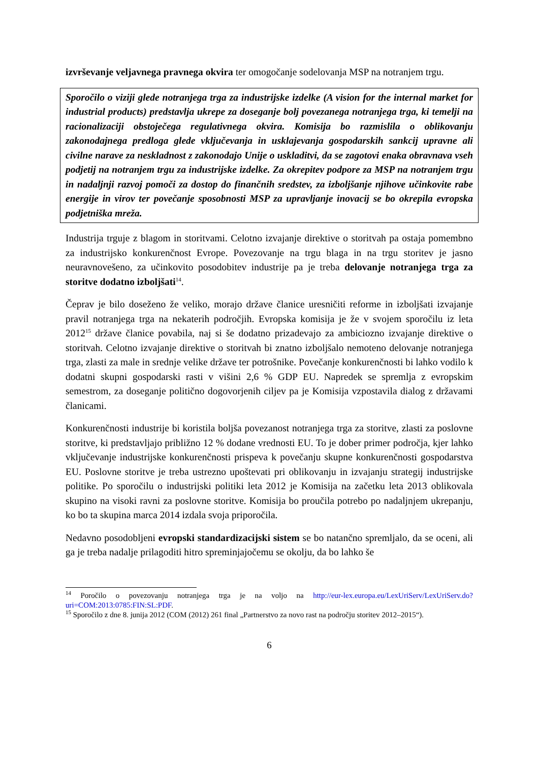izvrševanje veljavnega pravnega okvira ter omogočanje sodelovanja MSP na notranjem trgu.
Sporočilo o viziji glede notranjega trga za industrijske izdelke (A vision for the internal market for industrial products) predstavlja ukrepe za doseganje bolj povezanega notranjega trga, ki temelji na racionalizaciji obstoječega regulativnega okvira. Komisija bo razmislila o oblikovanju zakonodajnega predloga glede vključevanja in usklajevanja gospodarskih sankcij upravne ali civilne narave za neskladnost z zakonodajo Unije o uskladitvi, da se zagotovi enaka obravnava vseh podjetij na notranjem trgu za industrijske izdelke. Za okrepitev podpore za MSP na notranjem trgu in nadaljnji razvoj pomoči za dostop do finančnih sredstev, za izboljšanje njihove učinkovite rabe energije in virov ter povečanje sposobnosti MSP za upravljanje inovacij se bo okrepila evropska podjetniška mreža.
Industrija trguje z blagom in storitvami. Celotno izvajanje direktive o storitvah pa ostaja pomembno za industrijsko konkurenčnost Evrope. Povezovanje na trgu blaga in na trgu storitev je jasno neuravnovešeno, za učinkovito posodobitev industrije pa je treba delovanje notranjega trga za storitve dodatno izboljšati<sup>14</sup>.
Čeprav je bilo doseženo že veliko, morajo države članice uresničiti reforme in izboljšati izvajanje pravil notranjega trga na nekaterih področjih. Evropska komisija je že v svojem sporočilu iz leta 2012<sup>15</sup> države članice povabila, naj si še dodatno prizadevajo za ambiciozno izvajanje direktive o storitvah. Celotno izvajanje direktive o storitvah bi znatno izboljšalo nemoteno delovanje notranjega trga, zlasti za male in srednje velike države ter potrošnike. Povečanje konkurenčnosti bi lahko vodilo k dodatni skupni gospodarski rasti v višini 2,6 % GDP EU. Napredek se spremlja z evropskim semestrom, za doseganje politično dogovorjenih ciljev pa je Komisija vzpostavila dialog z državami članicami.
Konkurenčnosti industrije bi koristila boljša povezanost notranjega trga za storitve, zlasti za poslovne storitve, ki predstavljajo približno 12 % dodane vrednosti EU. To je dober primer področja, kjer lahko vključevanje industrijske konkurenčnosti prispeva k povečanju skupne konkurenčnosti gospodarstva EU. Poslovne storitve je treba ustrezno upoštevati pri oblikovanju in izvajanju strategij industrijske politike. Po sporočilu o industrijski politiki leta 2012 je Komisija na začetku leta 2013 oblikovala skupino na visoki ravni za poslovne storitve. Komisija bo proučila potrebo po nadaljnjem ukrepanju, ko bo ta skupina marca 2014 izdala svoja priporočila.
Nedavno posodobljeni evropski standardizacijski sistem se bo natančno spremljalo, da se oceni, ali ga je treba nadalje prilagoditi hitro spreminjajočemu se okolju, da bo lahko še
<sup>14</sup> Poročilo o povezovanju notranjega trga je na voljo na http://eur-lex.europa.eu/LexUriServ/LexUriServ.do?uri=COM:2013:0785:FIN:SL:PDF.
<sup>15</sup> Sporočilo z dne 8. junija 2012 (COM (2012) 261 final „Partnerstvo za novo rast na področju storitev 2012–2015“).
6